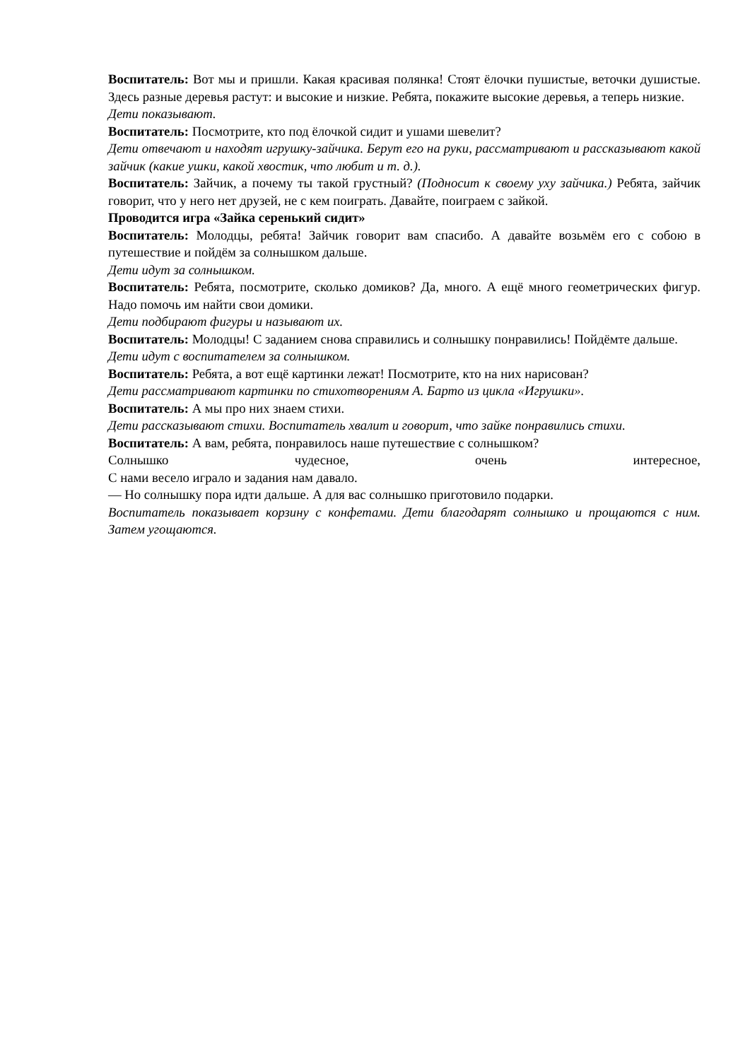Воспитатель: Вот мы и пришли. Какая красивая полянка! Стоят ёлочки пушистые, веточки душистые. Здесь разные деревья растут: и высокие и низкие. Ребята, покажите высокие деревья, а теперь низкие.
Дети показывают.
Воспитатель: Посмотрите, кто под ёлочкой сидит и ушами шевелит?
Дети отвечают и находят игрушку-зайчика. Берут его на руки, рассматривают и рассказывают какой зайчик (какие ушки, какой хвостик, что любит и т. д.).
Воспитатель: Зайчик, а почему ты такой грустный? (Подносит к своему уху зайчика.) Ребята, зайчик говорит, что у него нет друзей, не с кем поиграть. Давайте, поиграем с зайкой.
Проводится игра «Зайка серенький сидит»
Воспитатель: Молодцы, ребята! Зайчик говорит вам спасибо. А давайте возьмём его с собою в путешествие и пойдём за солнышком дальше.
Дети идут за солнышком.
Воспитатель: Ребята, посмотрите, сколько домиков? Да, много. А ещё много геометрических фигур. Надо помочь им найти свои домики.
Дети подбирают фигуры и называют их.
Воспитатель: Молодцы! С заданием снова справились и солнышку понравились! Пойдёмте дальше.
Дети идут с воспитателем за солнышком.
Воспитатель: Ребята, а вот ещё картинки лежат! Посмотрите, кто на них нарисован?
Дети рассматривают картинки по стихотворениям А. Барто из цикла «Игрушки».
Воспитатель: А мы про них знаем стихи.
Дети рассказывают стихи. Воспитатель хвалит и говорит, что зайке понравились стихи.
Воспитатель: А вам, ребята, понравилось наше путешествие с солнышком?
Солнышко чудесное, очень интересное,
С нами весело играло и задания нам давало.
— Но солнышку пора идти дальше. А для вас солнышко приготовило подарки.
Воспитатель показывает корзину с конфетами. Дети благодарят солнышко и прощаются с ним. Затем угощаются.